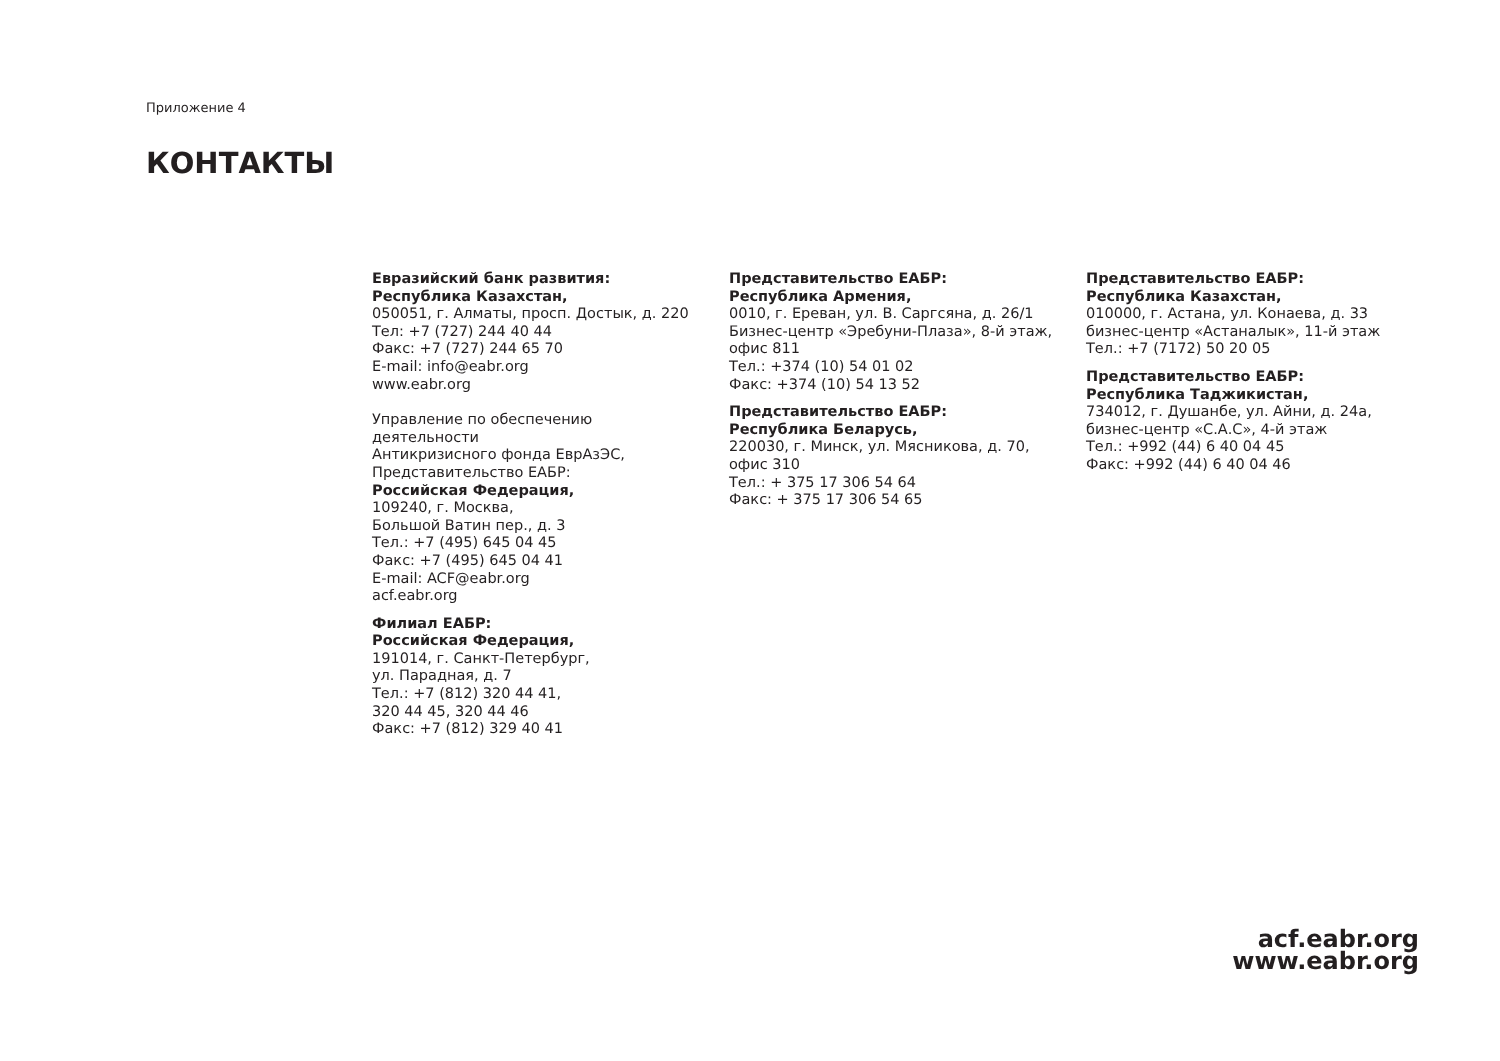Приложение 4
КОНТАКТЫ
Евразийский банк развития:
Республика Казахстан,
050051, г. Алматы, просп. Достык, д. 220
Тел: +7 (727) 244 40 44
Факс: +7 (727) 244 65 70
E-mail: info@eabr.org
www.eabr.org
Управление по обеспечению
деятельности
Антикризисного фонда ЕврАзЭС,
Представительство ЕАБР:
Российская Федерация,
109240, г. Москва,
Большой Ватин пер., д. 3
Тел.: +7 (495) 645 04 45
Факс: +7 (495) 645 04 41
E-mail: ACF@eabr.org
acf.eabr.org
Филиал ЕАБР:
Российская Федерация,
191014, г. Санкт-Петербург,
ул. Парадная, д. 7
Тел.: +7 (812) 320 44 41,
320 44 45, 320 44 46
Факс: +7 (812) 329 40 41
Представительство ЕАБР:
Республика Армения,
0010, г. Ереван, ул. В. Саргсяна, д. 26/1
Бизнес-центр «Эребуни-Плаза», 8-й этаж,
офис 811
Тел.: +374 (10) 54 01 02
Факс: +374 (10) 54 13 52
Представительство ЕАБР:
Республика Беларусь,
220030, г. Минск, ул. Мясникова, д. 70,
офис 310
Тел.: + 375 17 306 54 64
Факс: + 375 17 306 54 65
Представительство ЕАБР:
Республика Казахстан,
010000, г. Астана, ул. Конаева, д. 33
бизнес-центр «Астаналык», 11-й этаж
Тел.: +7 (7172) 50 20 05
Представительство ЕАБР:
Республика Таджикистан,
734012, г. Душанбе, ул. Айни, д. 24а,
бизнес-центр «С.А.С», 4-й этаж
Тел.: +992 (44) 6 40 04 45
Факс: +992 (44) 6 40 04 46
acf.eabr.org
www.eabr.org